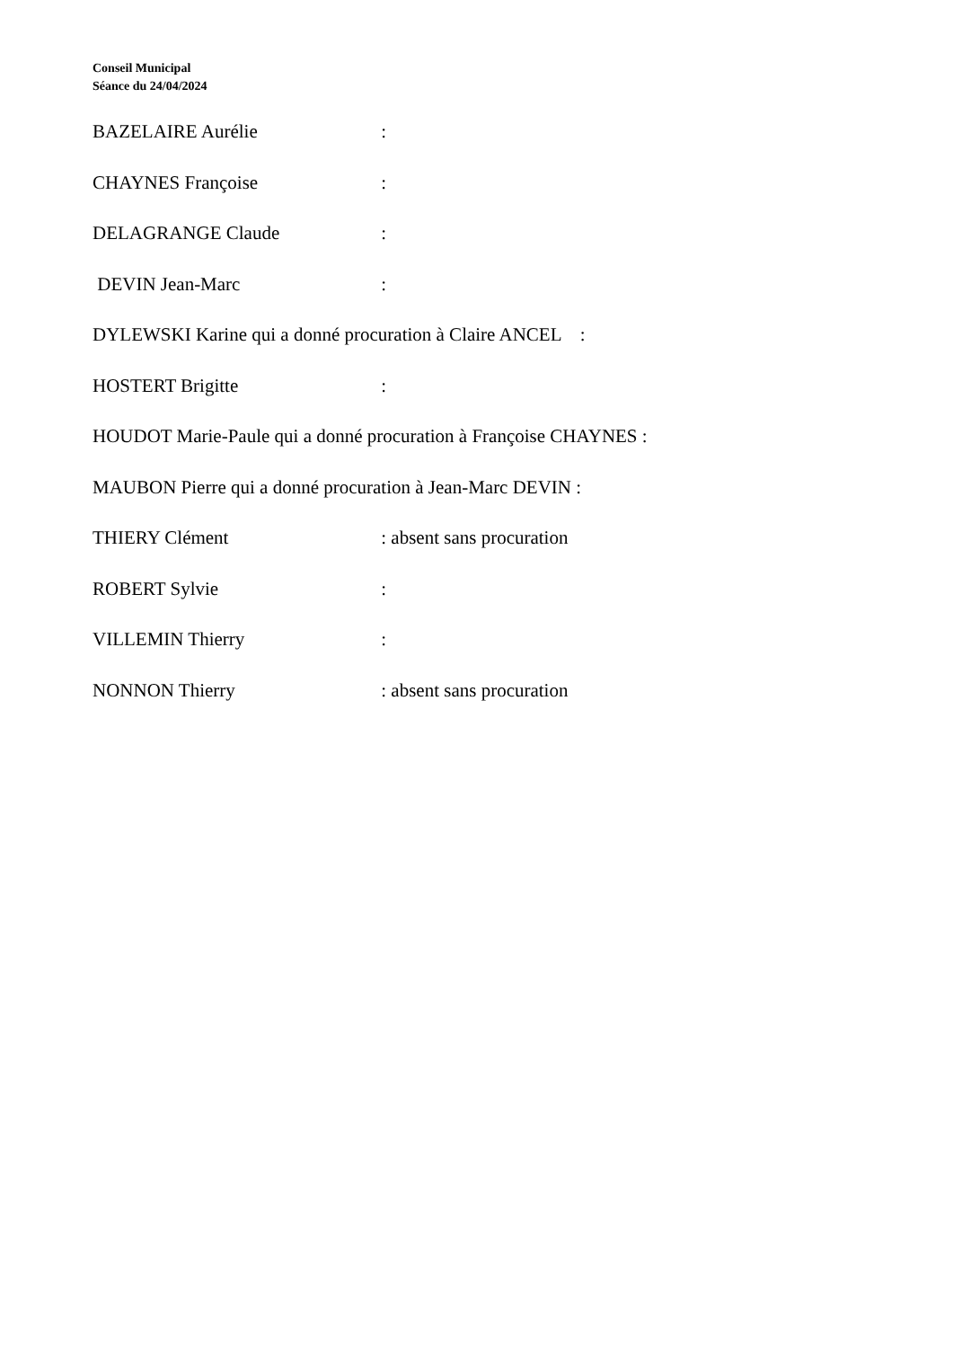Conseil Municipal
Séance du 24/04/2024
BAZELAIRE Aurélie :
CHAYNES Françoise :
DELAGRANGE Claude :
DEVIN Jean-Marc :
DYLEWSKI Karine qui a donné procuration à Claire ANCEL :
HOSTERT Brigitte :
HOUDOT Marie-Paule qui a donné procuration à Françoise CHAYNES :
MAUBON Pierre qui a donné procuration à Jean-Marc DEVIN :
THIERY Clément : absent sans procuration
ROBERT Sylvie :
VILLEMIN Thierry :
NONNON Thierry : absent sans procuration